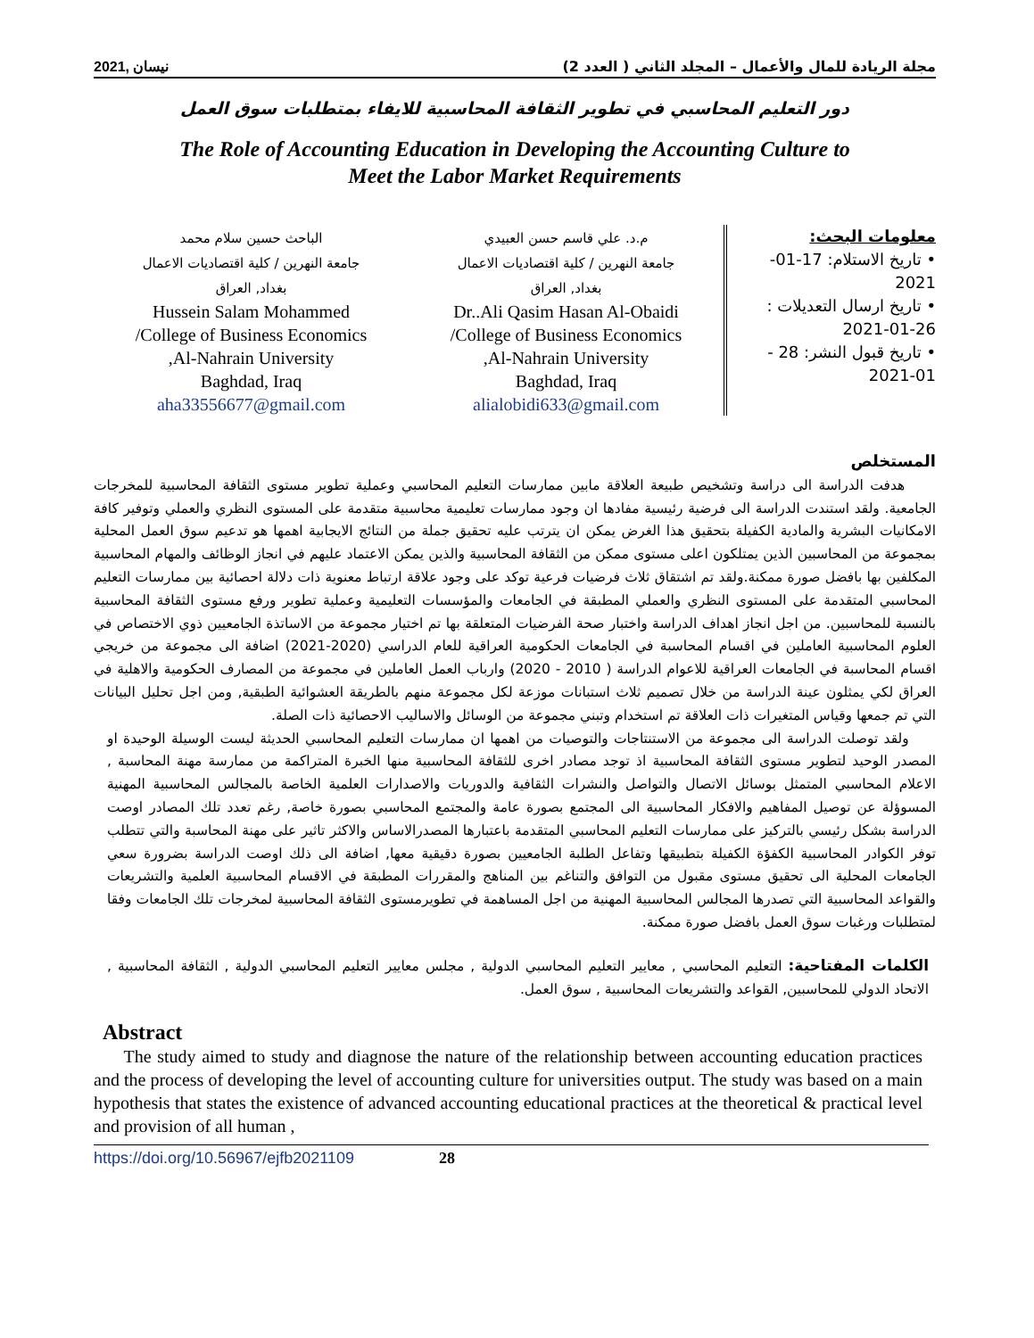نيسان ,2021 مجلة الريادة للمال والأعمال – المجلد الثاني ( العدد 2)
دور التعليم المحاسبي في تطوير الثقافة المحاسبية للايفاء بمتطلبات سوق العمل
The Role of Accounting Education in Developing the Accounting Culture to
Meet the Labor Market Requirements
معلومات البحث:
• تاريخ الاستلام: 17-01-2021
• تاريخ ارسال التعديلات : 26-01-2021
• تاريخ قبول النشر: 28 - 01-2021
م.د. علي قاسم حسن العبيدي
جامعة النهرين / كلية اقتصاديات الاعمال
بغداد, العراق
Dr..Ali Qasim Hasan Al-Obaidi
College of Business Economics/
Al-Nahrain University,
Baghdad, Iraq
alialobidi633@gmail.com
الباحث حسين سلام محمد
جامعة النهرين / كلية اقتصاديات الاعمال
بغداد, العراق
Hussein Salam Mohammed
College of Business Economics/
Al-Nahrain University,
Baghdad, Iraq
aha33556677@gmail.com
المستخلص
هدفت الدراسة الى دراسة وتشخيص طبيعة العلاقة مابين ممارسات التعليم المحاسبي وعملية تطوير مستوى الثقافة المحاسبية للمخرجات الجامعية. ولقد استندت الدراسة الى فرضية رئيسية مفادها ان وجود ممارسات تعليمية محاسبية متقدمة على المستوى النظري والعملي وتوفير كافة الامكانيات البشرية والمادية الكفيلة بتحقيق هذا الغرض يمكن ان يترتب عليه تحقيق جملة من النتائج الايجابية اهمها هو تدعيم سوق العمل المحلية بمجموعة من المحاسبين الذين يمتلكون اعلى مستوى ممكن من الثقافة المحاسبية والذين يمكن الاعتماد عليهم في انجاز الوظائف والمهام المحاسبية المكلفين بها بافضل صورة ممكنة.ولقد تم اشتقاق ثلاث فرضيات فرعية توكد على وجود علاقة ارتباط معنوية ذات دلالة احصائية بين ممارسات التعليم المحاسبي المتقدمة على المستوى النظري والعملي المطبقة في الجامعات والمؤسسات التعليمية وعملية تطوير ورفع مستوى الثقافة المحاسبية بالنسبة للمحاسبين. من اجل انجاز اهداف الدراسة واختبار صحة الفرضيات المتعلقة بها تم اختيار مجموعة من الاساتذة الجامعيين ذوي الاختصاص في العلوم المحاسبية العاملين في اقسام المحاسبة في الجامعات الحكومية العراقية للعام الدراسي (2020-2021) اضافة الى مجموعة من خريجي اقسام المحاسبة في الجامعات العراقية للاعوام الدراسة ( 2010 - 2020) وارباب العمل العاملين في مجموعة من المصارف الحكومية والاهلية في العراق لكي يمثلون عينة الدراسة من خلال تصميم ثلاث استبانات موزعة لكل مجموعة منهم بالطريقة العشوائية الطبقية, ومن اجل تحليل البيانات التي تم جمعها وقياس المتغيرات ذات العلاقة تم استخدام وتبني مجموعة من الوسائل والاساليب الاحصائية ذات الصلة.
ولقد توصلت الدراسة الى مجموعة من الاستنتاجات والتوصيات من اهمها ان ممارسات التعليم المحاسبي الحديثة ليست الوسيلة الوحيدة او المصدر الوحيد لتطوير مستوى الثقافة المحاسبية اذ توجد مصادر اخرى للثقافة المحاسبية منها الخبرة المتراكمة من ممارسة مهنة المحاسبة , الاعلام المحاسبي المتمثل بوسائل الاتصال والتواصل والنشرات الثقافية والدوريات والاصدارات العلمية الخاصة بالمجالس المحاسبية المهنية المسوؤلة عن توصيل المفاهيم والافكار المحاسبية الى المجتمع بصورة عامة والمجتمع المحاسبي بصورة خاصة, رغم تعدد تلك المصادر اوصت الدراسة بشكل رئيسي بالتركيز على ممارسات التعليم المحاسبي المتقدمة باعتبارها المصدرالاساس والاكثر تاثير على مهنة المحاسبة والتي تتطلب توفر الكوادر المحاسبية الكفؤة الكفيلة بتطبيقها وتفاعل الطلبة الجامعيين بصورة دقيقية معها, اضافة الى ذلك اوصت الدراسة بضرورة سعي الجامعات المحلية الى تحقيق مستوى مقبول من التوافق والتناغم بين المناهج والمقررات المطبقة في الاقسام المحاسبية العلمية والتشريعات والقواعد المحاسبية التي تصدرها المجالس المحاسبية المهنية من اجل المساهمة في تطويرمستوى الثقافة المحاسبية لمخرجات تلك الجامعات وفقا لمتطلبات ورغبات سوق العمل بافضل صورة ممكنة.
الكلمات المفتاحية: التعليم المحاسبي , معايير التعليم المحاسبي الدولية , مجلس معايير التعليم المحاسبي الدولية , الثقافة المحاسبية , الاتحاد الدولي للمحاسبين, القواعد والتشريعات المحاسبية , سوق العمل.
Abstract
The study aimed to study and diagnose the nature of the relationship between accounting education practices and the process of developing the level of accounting culture for universities output. The study was based on a main hypothesis that states the existence of advanced accounting educational practices at the theoretical & practical level and provision of all human ,
https://doi.org/10.56967/ejfb2021109 28